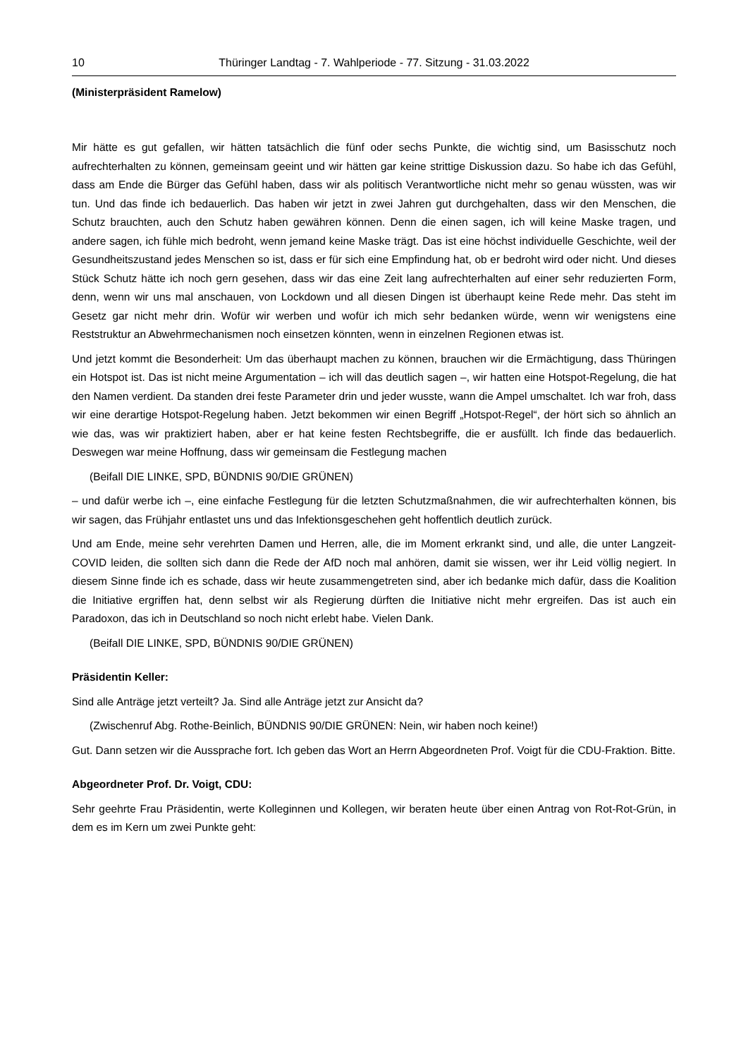10 Thüringer Landtag - 7. Wahlperiode - 77. Sitzung - 31.03.2022
(Ministerpräsident Ramelow)
Mir hätte es gut gefallen, wir hätten tatsächlich die fünf oder sechs Punkte, die wichtig sind, um Basisschutz noch aufrechterhalten zu können, gemeinsam geeint und wir hätten gar keine strittige Diskussion dazu. So habe ich das Gefühl, dass am Ende die Bürger das Gefühl haben, dass wir als politisch Verantwortliche nicht mehr so genau wüssten, was wir tun. Und das finde ich bedauerlich. Das haben wir jetzt in zwei Jahren gut durchgehalten, dass wir den Menschen, die Schutz brauchten, auch den Schutz haben gewähren können. Denn die einen sagen, ich will keine Maske tragen, und andere sagen, ich fühle mich bedroht, wenn jemand keine Maske trägt. Das ist eine höchst individuelle Geschichte, weil der Gesundheitszustand jedes Menschen so ist, dass er für sich eine Empfindung hat, ob er bedroht wird oder nicht. Und dieses Stück Schutz hätte ich noch gern gesehen, dass wir das eine Zeit lang aufrechterhalten auf einer sehr reduzierten Form, denn, wenn wir uns mal anschauen, von Lockdown und all diesen Dingen ist überhaupt keine Rede mehr. Das steht im Gesetz gar nicht mehr drin. Wofür wir werben und wofür ich mich sehr bedanken würde, wenn wir wenigstens eine Reststruktur an Abwehrmechanismen noch einsetzen könnten, wenn in einzelnen Regionen etwas ist.
Und jetzt kommt die Besonderheit: Um das überhaupt machen zu können, brauchen wir die Ermächtigung, dass Thüringen ein Hotspot ist. Das ist nicht meine Argumentation – ich will das deutlich sagen –, wir hatten eine Hotspot-Regelung, die hat den Namen verdient. Da standen drei feste Parameter drin und jeder wusste, wann die Ampel umschaltet. Ich war froh, dass wir eine derartige Hotspot-Regelung haben. Jetzt bekommen wir einen Begriff „Hotspot-Regel“, der hört sich so ähnlich an wie das, was wir praktiziert haben, aber er hat keine festen Rechtsbegriffe, die er ausfüllt. Ich finde das bedauerlich. Deswegen war meine Hoffnung, dass wir gemeinsam die Festlegung machen
(Beifall DIE LINKE, SPD, BÜNDNIS 90/DIE GRÜNEN)
– und dafür werbe ich –, eine einfache Festlegung für die letzten Schutzmaßnahmen, die wir aufrechterhalten können, bis wir sagen, das Frühjahr entlastet uns und das Infektionsgeschehen geht hoffentlich deutlich zurück.
Und am Ende, meine sehr verehrten Damen und Herren, alle, die im Moment erkrankt sind, und alle, die unter Langzeit-COVID leiden, die sollten sich dann die Rede der AfD noch mal anhören, damit sie wissen, wer ihr Leid völlig negiert. In diesem Sinne finde ich es schade, dass wir heute zusammengetreten sind, aber ich bedanke mich dafür, dass die Koalition die Initiative ergriffen hat, denn selbst wir als Regierung dürften die Initiative nicht mehr ergreifen. Das ist auch ein Paradoxon, das ich in Deutschland so noch nicht erlebt habe. Vielen Dank.
(Beifall DIE LINKE, SPD, BÜNDNIS 90/DIE GRÜNEN)
Präsidentin Keller:
Sind alle Anträge jetzt verteilt? Ja. Sind alle Anträge jetzt zur Ansicht da?
(Zwischenruf Abg. Rothe-Beinlich, BÜNDNIS 90/DIE GRÜNEN: Nein, wir haben noch keine!)
Gut. Dann setzen wir die Aussprache fort. Ich geben das Wort an Herrn Abgeordneten Prof. Voigt für die CDU-Fraktion. Bitte.
Abgeordneter Prof. Dr. Voigt, CDU:
Sehr geehrte Frau Präsidentin, werte Kolleginnen und Kollegen, wir beraten heute über einen Antrag von Rot-Rot-Grün, in dem es im Kern um zwei Punkte geht: